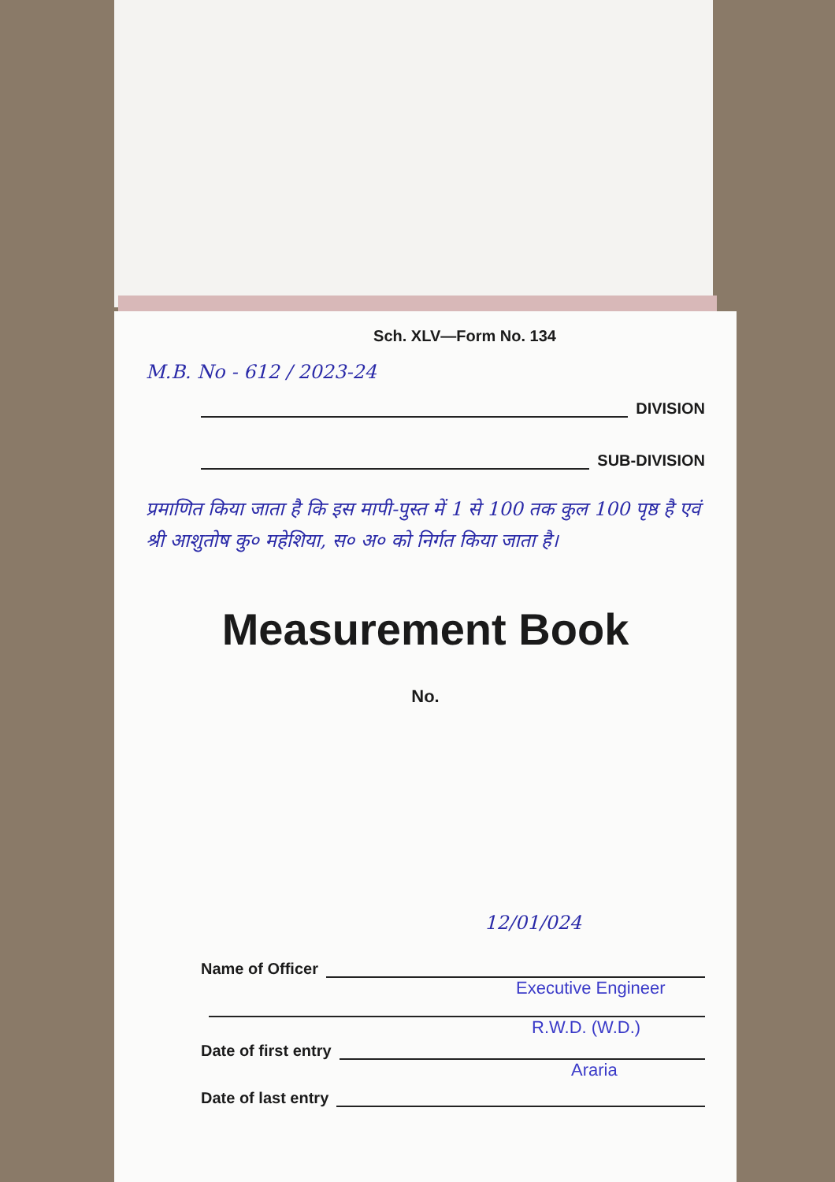Sch. XLV—Form No. 134
M.B. No - 612 / 2023-24
DIVISION
SUB-DIVISION
प्रमाणित किया जाता है कि इस मापी-पुस्त में 1 से 100 तक कुल 100 पृष्ठ है एवं श्री आशुतोष कु० महेशिया, स० अ० को निर्गत किया जाता है।
Measurement Book
No.
12/01/024
Name of Officer
Executive Engineer
R.W.D. (W.D.)
Date of first entry
Araria
Date of last entry